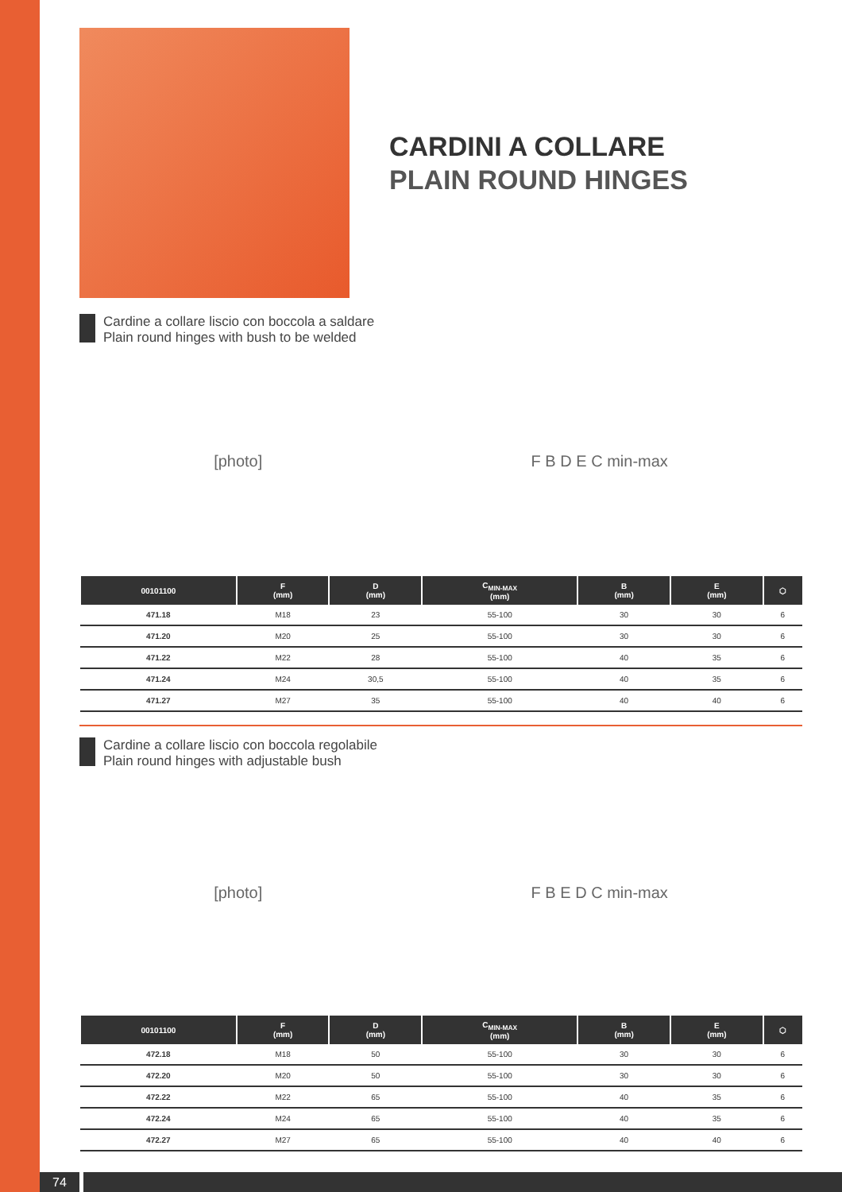CARDINI A COLLARE
PLAIN ROUND HINGES
Cardine a collare liscio con boccola a saldare
Plain round hinges with bush to be welded
[photo] F B D E C min-max
| 00101100 | F (mm) | D (mm) | C<sub>MIN-MAX</sub> (mm) | B (mm) | E (mm) | ⬡ |
| --- | --- | --- | --- | --- | --- | --- |
| 471.18 | M18 | 23 | 55-100 | 30 | 30 | 6 |
| 471.20 | M20 | 25 | 55-100 | 30 | 30 | 6 |
| 471.22 | M22 | 28 | 55-100 | 40 | 35 | 6 |
| 471.24 | M24 | 30,5 | 55-100 | 40 | 35 | 6 |
| 471.27 | M27 | 35 | 55-100 | 40 | 40 | 6 |
Cardine a collare liscio con boccola regolabile
Plain round hinges with adjustable bush
[photo] F B E D C min-max
| 00101100 | F (mm) | D (mm) | C<sub>MIN-MAX</sub> (mm) | B (mm) | E (mm) | ⬡ |
| --- | --- | --- | --- | --- | --- | --- |
| 472.18 | M18 | 50 | 55-100 | 30 | 30 | 6 |
| 472.20 | M20 | 50 | 55-100 | 30 | 30 | 6 |
| 472.22 | M22 | 65 | 55-100 | 40 | 35 | 6 |
| 472.24 | M24 | 65 | 55-100 | 40 | 35 | 6 |
| 472.27 | M27 | 65 | 55-100 | 40 | 40 | 6 |
74